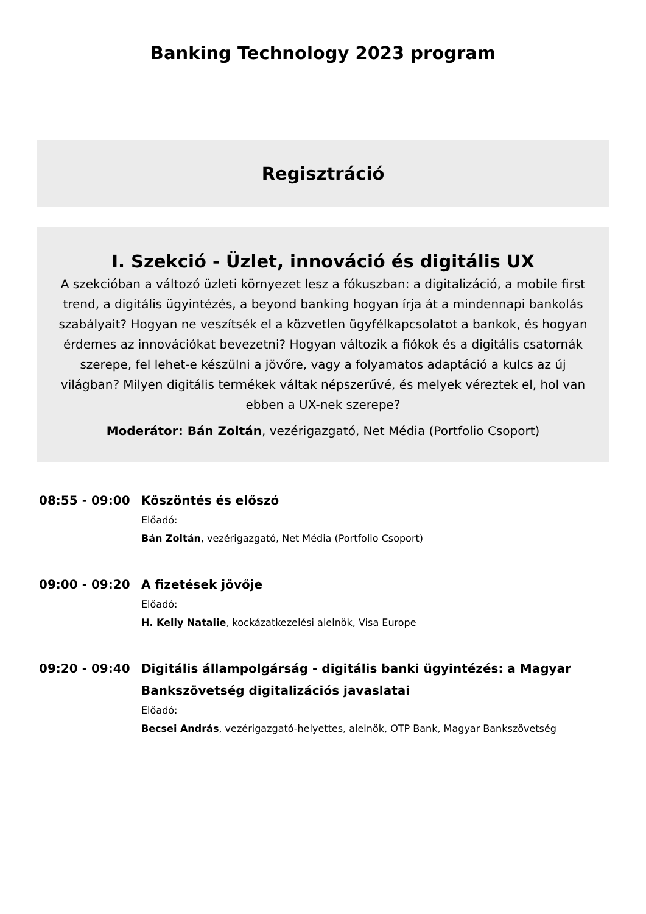Banking Technology 2023 program
Regisztráció
I. Szekció - Üzlet, innováció és digitális UX
A szekcióban a változó üzleti környezet lesz a fókuszban: a digitalizáció, a mobile first trend, a digitális ügyintézés, a beyond banking hogyan írja át a mindennapi bankolás szabályait? Hogyan ne veszítsék el a közvetlen ügyfélkapcsolatot a bankok, és hogyan érdemes az innovációkat bevezetni? Hogyan változik a fiókok és a digitális csatornák szerepe, fel lehet-e készülni a jövőre, vagy a folyamatos adaptáció a kulcs az új világban? Milyen digitális termékek váltak népszerűvé, és melyek véreztek el, hol van ebben a UX-nek szerepe?
Moderátor: Bán Zoltán, vezérigazgató, Net Média (Portfolio Csoport)
08:55 - 09:00
Köszöntés és előszó
Előadó:
Bán Zoltán, vezérigazgató, Net Média (Portfolio Csoport)
09:00 - 09:20
A fizetések jövője
Előadó:
H. Kelly Natalie, kockázatkezelési alelnök, Visa Europe
09:20 - 09:40
Digitális állampolgárság - digitális banki ügyintézés: a Magyar Bankszövetség digitalizációs javaslatai
Előadó:
Becsei András, vezérigazgató-helyettes, alelnök, OTP Bank, Magyar Bankszövetség